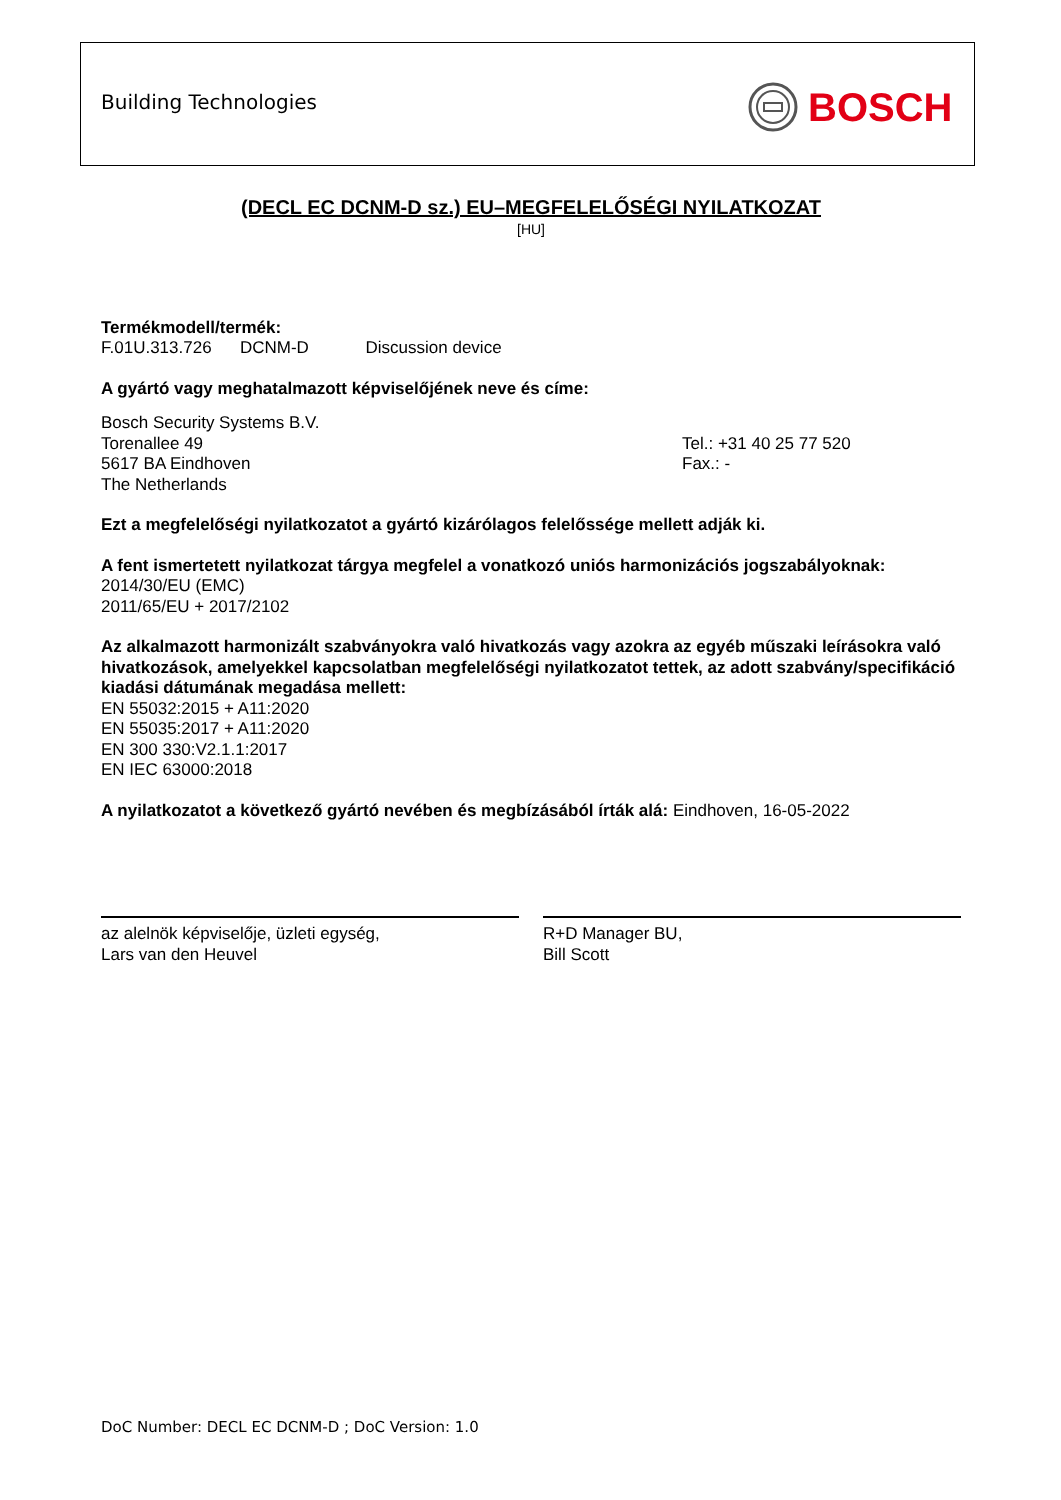Building Technologies BOSCH
(DECL EC DCNM-D sz.) EU–MEGFELELŐSÉGI NYILATKOZAT
[HU]
Termékmodell/termék:
F.01U.313.726 DCNM-D Discussion device
A gyártó vagy meghatalmazott képviselőjének neve és címe:
Bosch Security Systems B.V.
Torenallee 49
5617 BA Eindhoven
The Netherlands
Tel.: +31 40 25 77 520
Fax.: -
Ezt a megfelelőségi nyilatkozatot a gyártó kizárólagos felelőssége mellett adják ki.
A fent ismertetett nyilatkozat tárgya megfelel a vonatkozó uniós harmonizációs jogszabályoknak:
2014/30/EU (EMC)
2011/65/EU + 2017/2102
Az alkalmazott harmonizált szabványokra való hivatkozás vagy azokra az egyéb műszaki leírásokra való hivatkozások, amelyekkel kapcsolatban megfelelőségi nyilatkozatot tettek, az adott szabvány/specifikáció kiadási dátumának megadása mellett:
EN 55032:2015 + A11:2020
EN 55035:2017 + A11:2020
EN 300 330:V2.1.1:2017
EN IEC 63000:2018
A nyilatkozatot a következő gyártó nevében és megbízásából írták alá: Eindhoven, 16-05-2022
az alelnök képviselője, üzleti egység,
Lars van den Heuvel
R+D Manager BU,
Bill Scott
DoC Number: DECL EC DCNM-D ; DoC Version: 1.0